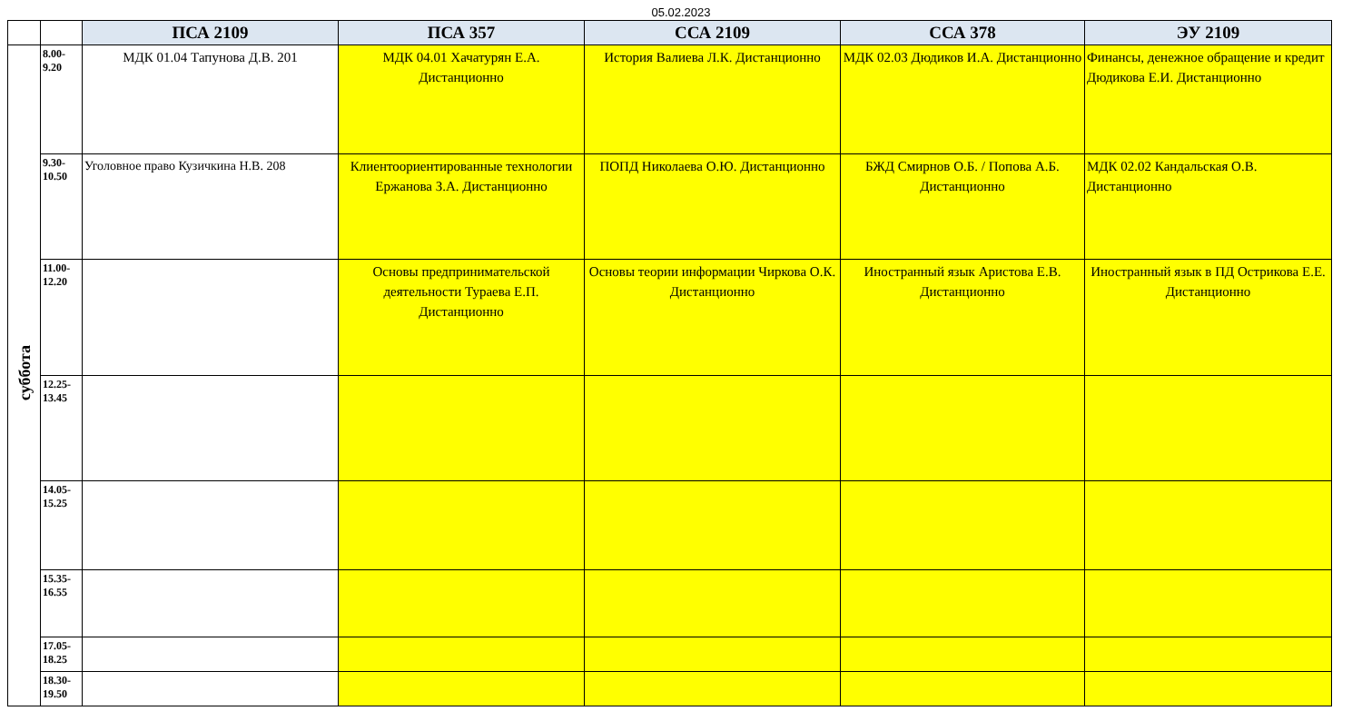05.02.2023
| | | ПСА 2109 | ПСА 357 | ССА 2109 | ССА 378 | ЭУ 2109 |
| --- | --- | --- | --- | --- | --- | --- |
| суббота | 8.00- 9.20 | МДК 01.04 Тапунова Д.В. 201 | МДК 04.01 Хачатурян Е.А. Дистанционно | История Валиева Л.К. Дистанционно | МДК 02.03 Дюдиков И.А. Дистанционно | Финансы, денежное обращение и кредит Дюдикова Е.И. Дистанционно |
| | 9.30- 10.50 | Уголовное право Кузичкина Н.В. 208 | Клиентоориентированные технологии Ержанова З.А. Дистанционно | ПОПД Николаева О.Ю. Дистанционно | БЖД Смирнов О.Б. / Попова А.Б. Дистанционно | МДК 02.02 Кандальская О.В. Дистанционно |
| | 11.00- 12.20 | | Основы предпринимательской деятельности Тураева Е.П. Дистанционно | Основы теории информации Чиркова О.К. Дистанционно | Иностранный язык Аристова Е.В. Дистанционно | Иностранный язык в ПД Острикова Е.Е. Дистанционно |
| | 12.25- 13.45 | | | | | |
| | 14.05- 15.25 | | | | | |
| | 15.35- 16.55 | | | | | |
| | 17.05- 18.25 | | | | | |
| | 18.30- 19.50 | | | | | |